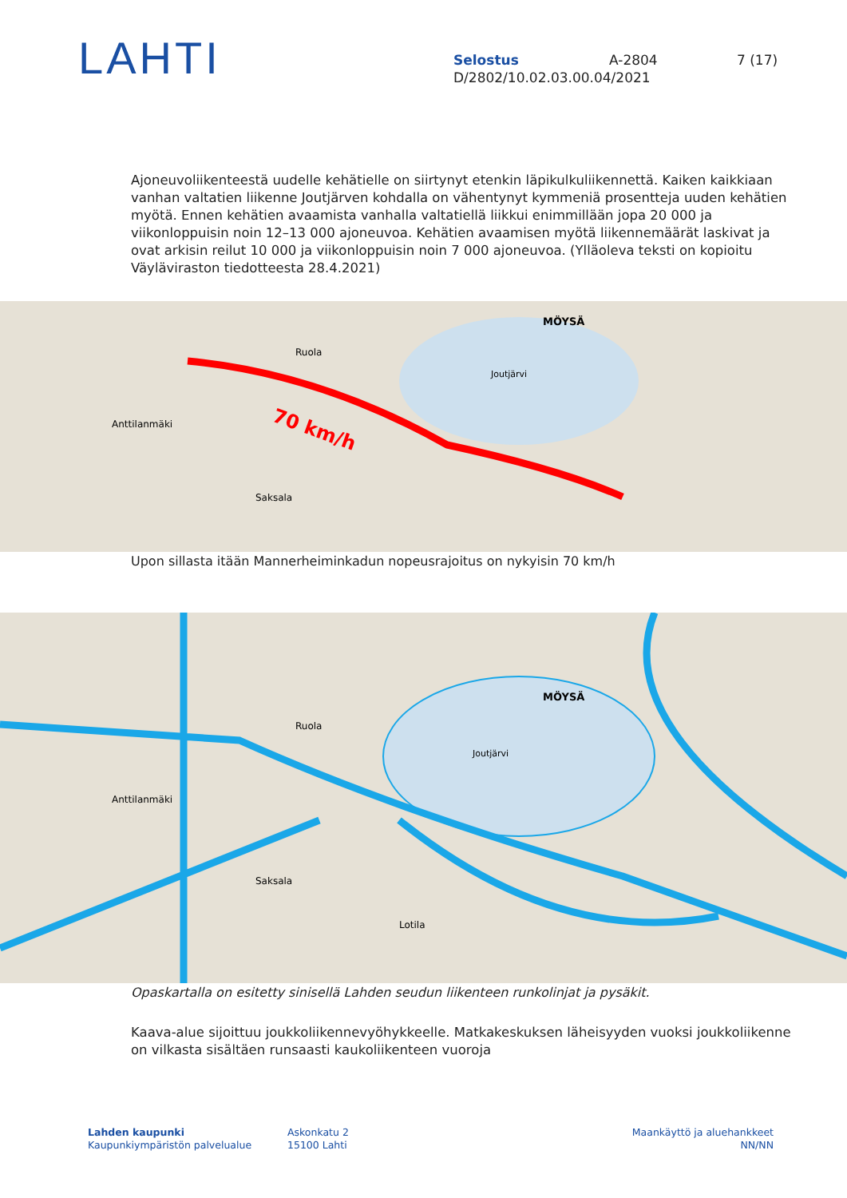LAHTI
Selostus A-2804 7 (17)
D/2802/10.02.03.00.04/2021
Ajoneuvoliikenteestä uudelle kehätielle on siirtynyt etenkin läpikulkuliikennettä. Kaiken kaikkiaan vanhan valtatien liikenne Joutjärven kohdalla on vähentynyt kymmeniä prosentteja uuden kehätien myötä. Ennen kehätien avaamista vanhalla valtatiellä liikkui enimmillään jopa 20 000 ja viikonloppuisin noin 12–13 000 ajoneuvoa. Kehätien avaamisen myötä liikennemäärät laskivat ja ovat arkisin reilut 10 000 ja viikonloppuisin noin 7 000 ajoneuvoa. (Ylläoleva teksti on kopioitu Väyläviraston tiedotteesta 28.4.2021)
70 km/h
Joutjärvi
Anttilanmäki
Ruola
Saksala
MÖYSÄ
Upon sillasta itään Mannerheiminkadun nopeusrajoitus on nykyisin 70 km/h
Joutjärvi
Anttilanmäki
Ruola
Saksala
Lotila
MÖYSÄ
Opaskartalla on esitetty sinisellä Lahden seudun liikenteen runkolinjat ja pysäkit.
Kaava-alue sijoittuu joukkoliikennevyöhykkeelle. Matkakeskuksen läheisyyden vuoksi joukkoliikenne on vilkasta sisältäen runsaasti kaukoliikenteen vuoroja
Lahden kaupunki
Kaupunkiympäristön palvelualue
Askonkatu 2
15100 Lahti
Maankäyttö ja aluehankkeet
NN/NN